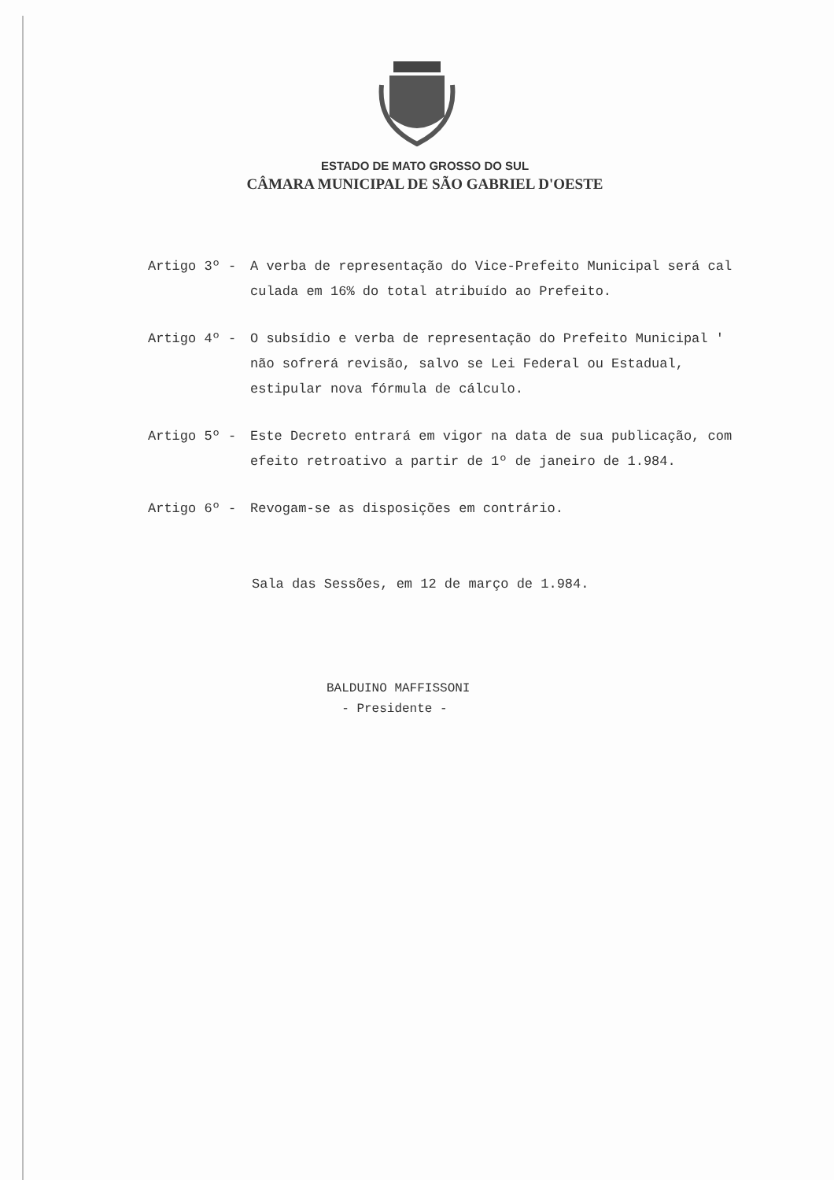ESTADO DE MATO GROSSO DO SUL
CÂMARA MUNICIPAL DE SÃO GABRIEL D'OESTE
Artigo 3º - A verba de representação do Vice-Prefeito Municipal será cal culada em 16% do total atribuído ao Prefeito.
Artigo 4º - O subsídio e verba de representação do Prefeito Municipal ' não sofrerá revisão, salvo se Lei Federal ou Estadual, estipular nova fórmula de cálculo.
Artigo 5º - Este Decreto entrará em vigor na data de sua publicação, com efeito retroativo a partir de 1º de janeiro de 1.984.
Artigo 6º - Revogam-se as disposições em contrário.
Sala das Sessões, em 12 de março de 1.984.
BALDUINO MAFFISSONI
- Presidente -